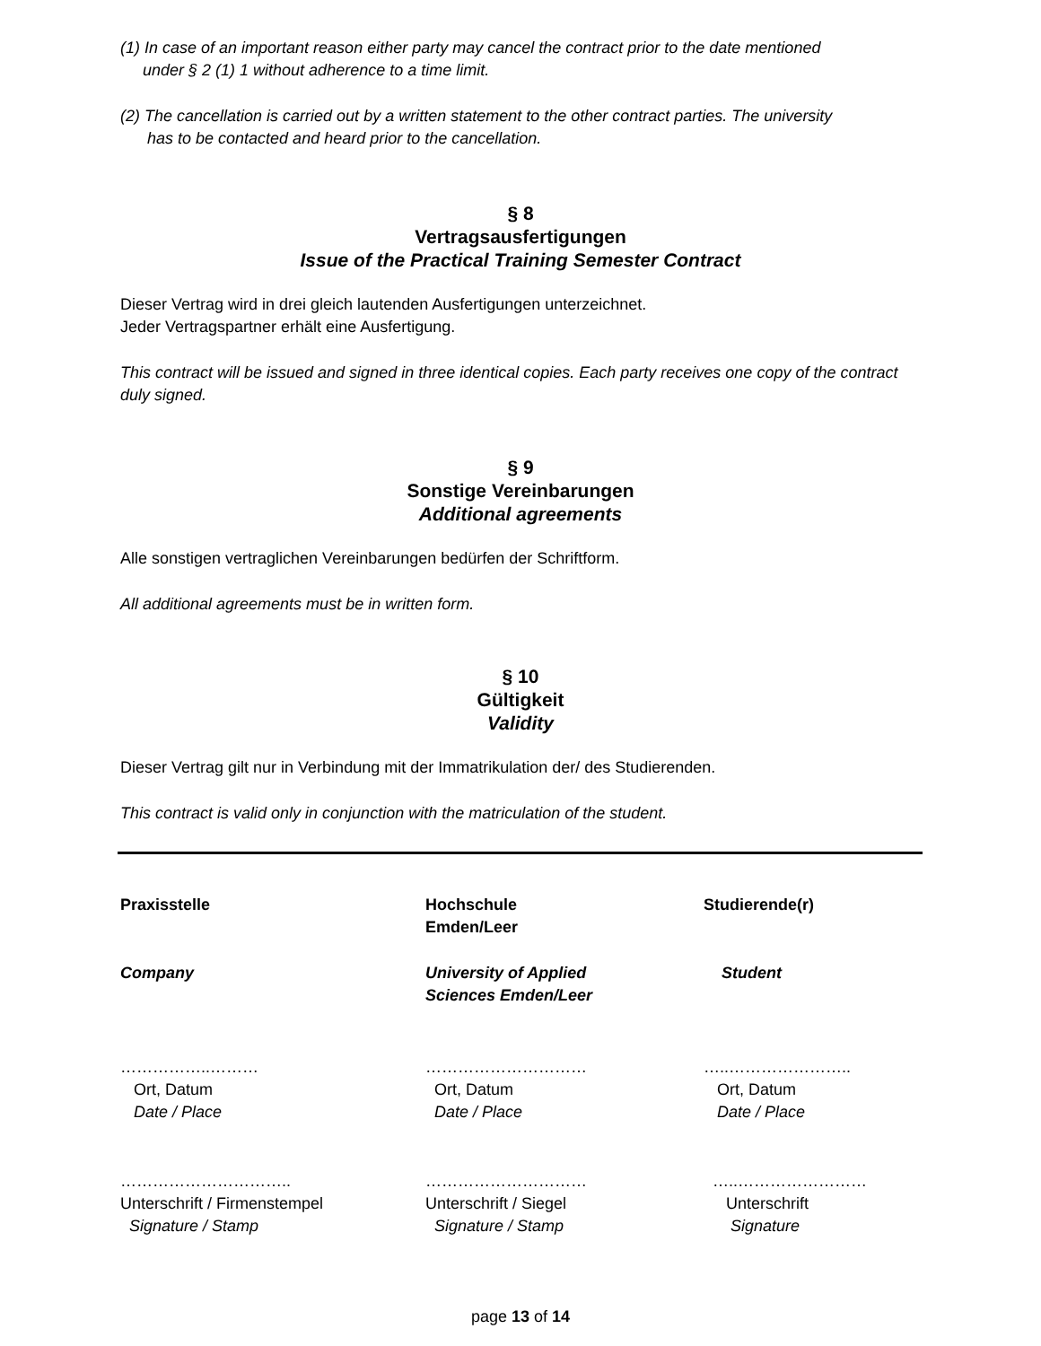(1) In case of an important reason either party may cancel the contract prior to the date mentioned
under § 2 (1) 1 without adherence to a time limit.
(2) The cancellation is carried out by a written statement to the other contract parties. The university
has to be contacted and heard prior to the cancellation.
§ 8
Vertragsausfertigungen
Issue of the Practical Training Semester Contract
Dieser Vertrag wird in drei gleich lautenden Ausfertigungen unterzeichnet.
Jeder Vertragspartner erhält eine Ausfertigung.
This contract will be issued and signed in three identical copies. Each party receives one copy of the contract duly signed.
§ 9
Sonstige Vereinbarungen
Additional agreements
Alle sonstigen vertraglichen Vereinbarungen bedürfen der Schriftform.
All additional agreements must be in written form.
§ 10
Gültigkeit
Validity
Dieser Vertrag gilt nur in Verbindung mit der Immatrikulation der/ des Studierenden.
This contract is valid only in conjunction with the matriculation of the student.
Praxisstelle
Hochschule
Emden/Leer
Studierende(r)
Company
University of Applied
Sciences Emden/Leer
Student
……………..………
Ort, Datum
Date / Place
…………………………
Ort, Datum
Date / Place
…..…………………..
Ort, Datum
Date / Place
…………………………..
Unterschrift / Firmenstempel
Signature / Stamp
…………………………
Unterschrift / Siegel
Signature / Stamp
…..……………………
Unterschrift
Signature
page 13 of 14